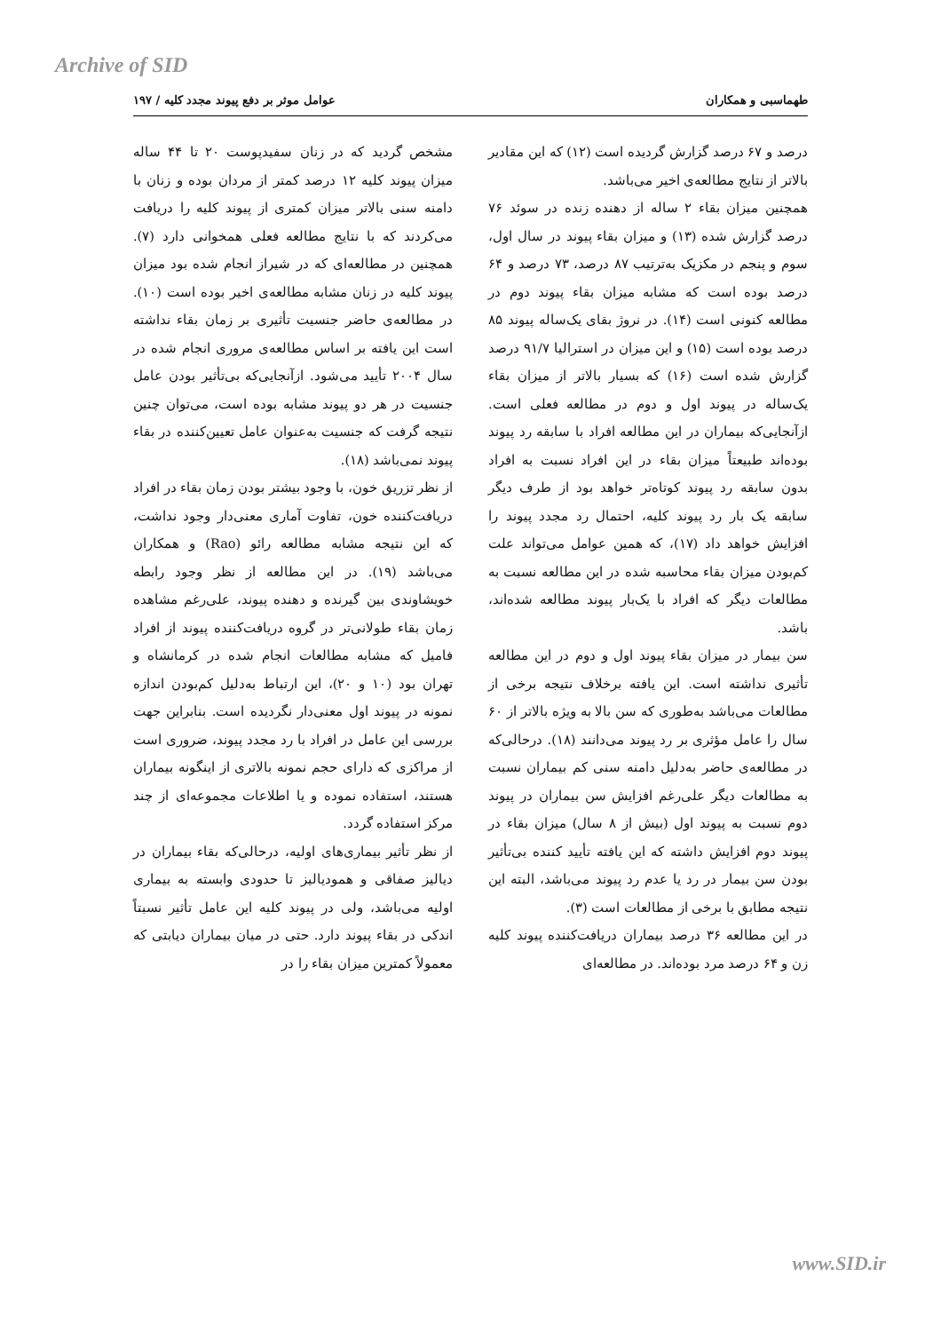Archive of SID
طهماسبی و همکاران عوامل موثر بر دفع پیوند مجدد کلیه / ۱۹۷
درصد و ۶۷ درصد گزارش گردیده است (۱۲) که این مقادیر بالاتر از نتایج مطالعه‌ی اخیر می‌باشد.
همچنین میزان بقاء ۲ ساله از دهنده زنده در سوئد ۷۶ درصد گزارش شده (۱۳) و میزان بقاء پیوند در سال اول، سوم و پنجم در مکزیک به‌ترتیب ۸۷ درصد، ۷۳ درصد و ۶۴ درصد بوده است که مشابه میزان بقاء پیوند دوم در مطالعه کنونی است (۱۴). در نروژ بقای یک‌ساله پیوند ۸۵ درصد بوده است (۱۵) و این میزان در استرالیا ۹۱/۷ درصد گزارش شده است (۱۶) که بسیار بالاتر از میزان بقاء یک‌ساله در پیوند اول و دوم در مطالعه فعلی است. ازآنجایی‌که بیماران در این مطالعه افراد با سابقه رد پیوند بوده‌اند طبیعتاً میزان بقاء در این افراد نسبت به افراد بدون سابقه رد پیوند کوتاه‌تر خواهد بود از طرف دیگر سابقه یک بار رد پیوند کلیه، احتمال رد مجدد پیوند را افزایش خواهد داد (۱۷)، که همین عوامل می‌تواند علت کم‌بودن میزان بقاء محاسبه شده در این مطالعه نسبت به مطالعات دیگر که افراد با یک‌بار پیوند مطالعه شده‌اند، باشد.
سن بیمار در میزان بقاء پیوند اول و دوم در این مطالعه تأثیری نداشته است. این یافته برخلاف نتیجه برخی از مطالعات می‌باشد به‌طوری که سن بالا به ویژه بالاتر از ۶۰ سال را عامل مؤثری بر رد پیوند می‌دانند (۱۸). درحالی‌که در مطالعه‌ی حاضر به‌دلیل دامنه سنی کم بیماران نسبت به مطالعات دیگر علی‌رغم افزایش سن بیماران در پیوند دوم نسبت به پیوند اول (بیش از ۸ سال) میزان بقاء در پیوند دوم افزایش داشته که این یافته تأیید کننده بی‌تأثیر بودن سن بیمار در رد یا عدم رد پیوند می‌باشد، البته این نتیجه مطابق با برخی از مطالعات است (۳).
در این مطالعه ۳۶ درصد بیماران دریافت‌کننده پیوند کلیه زن و ۶۴ درصد مرد بوده‌اند. در مطالعه‌ای
مشخص گردید که در زنان سفیدپوست ۲۰ تا ۴۴ ساله میزان پیوند کلیه ۱۲ درصد کمتر از مردان بوده و زنان با دامنه سنی بالاتر میزان کمتری از پیوند کلیه را دریافت می‌کردند که با نتایج مطالعه فعلی همخوانی دارد (۷). همچنین در مطالعه‌ای که در شیراز انجام شده بود میزان پیوند کلیه در زنان مشابه مطالعه‌ی اخیر بوده است (۱۰). در مطالعه‌ی حاضر جنسیت تأثیری بر زمان بقاء نداشته است این یافته بر اساس مطالعه‌ی مروری انجام شده در سال ۲۰۰۴ تأیید می‌شود. ازآنجایی‌که بی‌تأثیر بودن عامل جنسیت در هر دو پیوند مشابه بوده است، می‌توان چنین نتیجه گرفت که جنسیت به‌عنوان عامل تعیین‌کننده در بقاء پیوند نمی‌باشد (۱۸).
از نظر تزریق خون، با وجود بیشتر بودن زمان بقاء در افراد دریافت‌کننده خون، تفاوت آماری معنی‌دار وجود نداشت، که این نتیجه مشابه مطالعه رائو (Rao) و همکاران می‌باشد (۱۹). در این مطالعه از نظر وجود رابطه خویشاوندی بین گیرنده و دهنده پیوند، علی‌رغم مشاهده زمان بقاء طولانی‌تر در گروه دریافت‌کننده پیوند از افراد فامیل که مشابه مطالعات انجام شده در کرمانشاه و تهران بود (۱۰ و ۲۰)، این ارتباط به‌دلیل کم‌بودن اندازه نمونه در پیوند اول معنی‌دار نگردیده است. بنابراین جهت بررسی این عامل در افراد با رد مجدد پیوند، ضروری است از مراکزی که دارای حجم نمونه بالاتری از اینگونه بیماران هستند، استفاده نموده و یا اطلاعات مجموعه‌ای از چند مرکز استفاده گردد.
از نظر تأثیر بیماری‌های اولیه، درحالی‌که بقاء بیماران در دیالیز صفاقی و همودیالیز تا حدودی وابسته به بیماری اولیه می‌باشد، ولی در پیوند کلیه این عامل تأثیر نسبتاً اندکی در بقاء پیوند دارد. حتی در میان بیماران دیابتی که معمولاً کمترین میزان بقاء را در
www.SID.ir